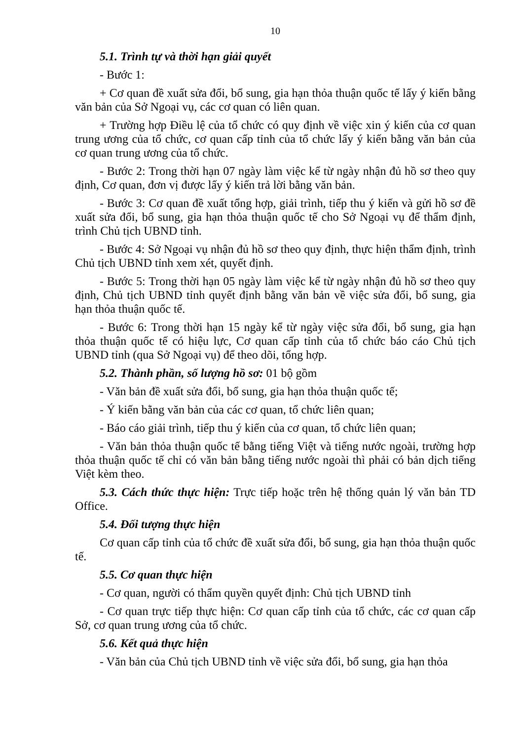10
5.1. Trình tự và thời hạn giải quyết
- Bước 1:
+ Cơ quan đề xuất sửa đổi, bổ sung, gia hạn thỏa thuận quốc tế lấy ý kiến bằng văn bản của Sở Ngoại vụ, các cơ quan có liên quan.
+ Trường hợp Điều lệ của tổ chức có quy định về việc xin ý kiến của cơ quan trung ương của tổ chức, cơ quan cấp tỉnh của tổ chức lấy ý kiến bằng văn bản của cơ quan trung ương của tổ chức.
- Bước 2: Trong thời hạn 07 ngày làm việc kể từ ngày nhận đủ hồ sơ theo quy định, Cơ quan, đơn vị được lấy ý kiến trả lời bằng văn bản.
- Bước 3: Cơ quan đề xuất tổng hợp, giải trình, tiếp thu ý kiến và gửi hồ sơ đề xuất sửa đổi, bổ sung, gia hạn thỏa thuận quốc tế cho Sở Ngoại vụ để thẩm định, trình Chủ tịch UBND tỉnh.
- Bước 4: Sở Ngoại vụ nhận đủ hồ sơ theo quy định, thực hiện thẩm định, trình Chủ tịch UBND tỉnh xem xét, quyết định.
- Bước 5: Trong thời hạn 05 ngày làm việc kể từ ngày nhận đủ hồ sơ theo quy định, Chủ tịch UBND tỉnh quyết định bằng văn bản về việc sửa đổi, bổ sung, gia hạn thỏa thuận quốc tế.
- Bước 6: Trong thời hạn 15 ngày kể từ ngày việc sửa đổi, bổ sung, gia hạn thỏa thuận quốc tế có hiệu lực, Cơ quan cấp tỉnh của tổ chức báo cáo Chủ tịch UBND tỉnh (qua Sở Ngoại vụ) để theo dõi, tổng hợp.
5.2. Thành phần, số lượng hồ sơ: 01 bộ gồm
- Văn bản đề xuất sửa đổi, bổ sung, gia hạn thỏa thuận quốc tế;
- Ý kiến bằng văn bản của các cơ quan, tổ chức liên quan;
- Báo cáo giải trình, tiếp thu ý kiến của cơ quan, tổ chức liên quan;
- Văn bản thỏa thuận quốc tế bằng tiếng Việt và tiếng nước ngoài, trường hợp thỏa thuận quốc tế chỉ có văn bản bằng tiếng nước ngoài thì phải có bản dịch tiếng Việt kèm theo.
5.3. Cách thức thực hiện: Trực tiếp hoặc trên hệ thống quản lý văn bản TD Office.
5.4. Đối tượng thực hiện
Cơ quan cấp tỉnh của tổ chức đề xuất sửa đổi, bổ sung, gia hạn thỏa thuận quốc tế.
5.5. Cơ quan thực hiện
- Cơ quan, người có thẩm quyền quyết định: Chủ tịch UBND tỉnh
- Cơ quan trực tiếp thực hiện: Cơ quan cấp tỉnh của tổ chức, các cơ quan cấp Sở, cơ quan trung ương của tổ chức.
5.6. Kết quả thực hiện
- Văn bản của Chủ tịch UBND tỉnh về việc sửa đổi, bổ sung, gia hạn thỏa